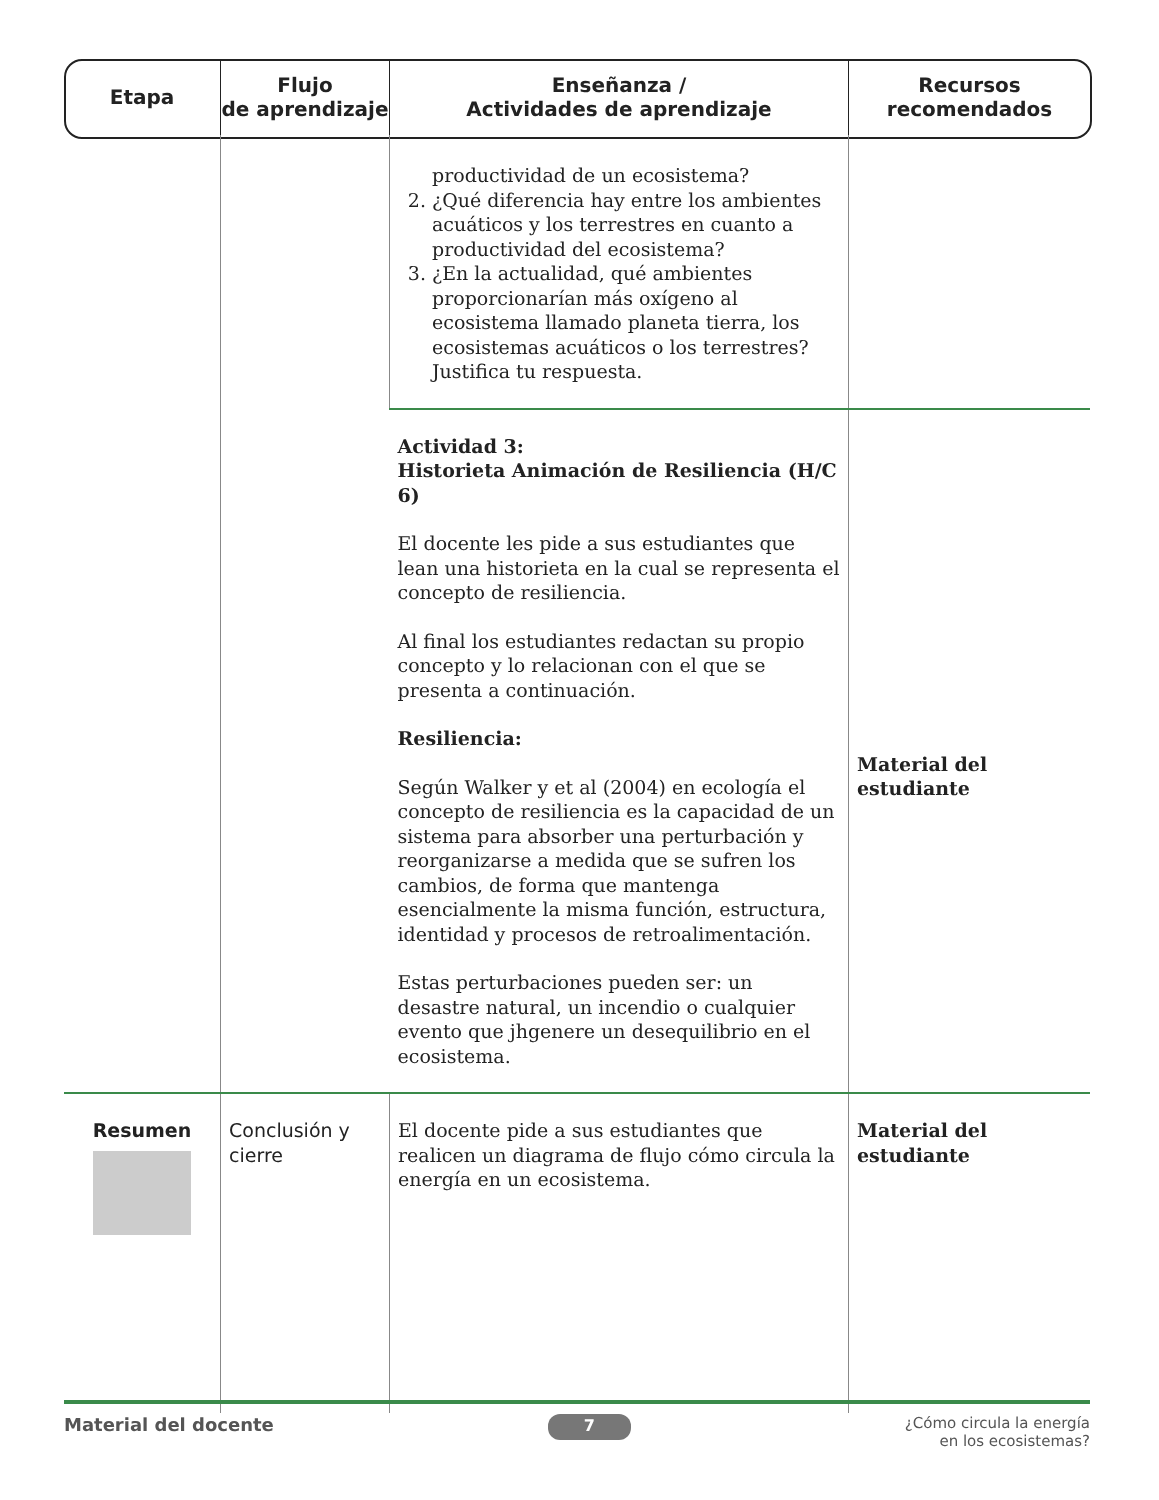| Etapa | Flujo de aprendizaje | Enseñanza / Actividades de aprendizaje | Recursos recomendados |
| --- | --- | --- | --- |
| | | productividad de un ecosistema? 2. ¿Qué diferencia hay entre los ambientes acuáticos y los terrestres en cuanto a productividad del ecosistema? 3. ¿En la actualidad, qué ambientes proporcionarían más oxígeno al ecosistema llamado planeta tierra, los ecosistemas acuáticos o los terrestres? Justifica tu respuesta. | |
| | | Actividad 3: Historieta Animación de Resiliencia (H/C 6) El docente les pide a sus estudiantes que lean una historieta en la cual se representa el concepto de resiliencia. Al final los estudiantes redactan su propio concepto y lo relacionan con el que se presenta a continuación. Resiliencia: Según Walker y et al (2004) en ecología el concepto de resiliencia es la capacidad de un sistema para absorber una perturbación y reorganizarse a medida que se sufren los cambios, de forma que mantenga esencialmente la misma función, estructura, identidad y procesos de retroalimentación. Estas perturbaciones pueden ser: un desastre natural, un incendio o cualquier evento que jhgenere un desequilibrio en el ecosistema. | Material del estudiante |
| Resumen | Conclusión y cierre | El docente pide a sus estudiantes que realicen un diagrama de flujo cómo circula la energía en un ecosistema. | Material del estudiante |
Material del docente 7 ¿Cómo circula la energía
en los ecosistemas?